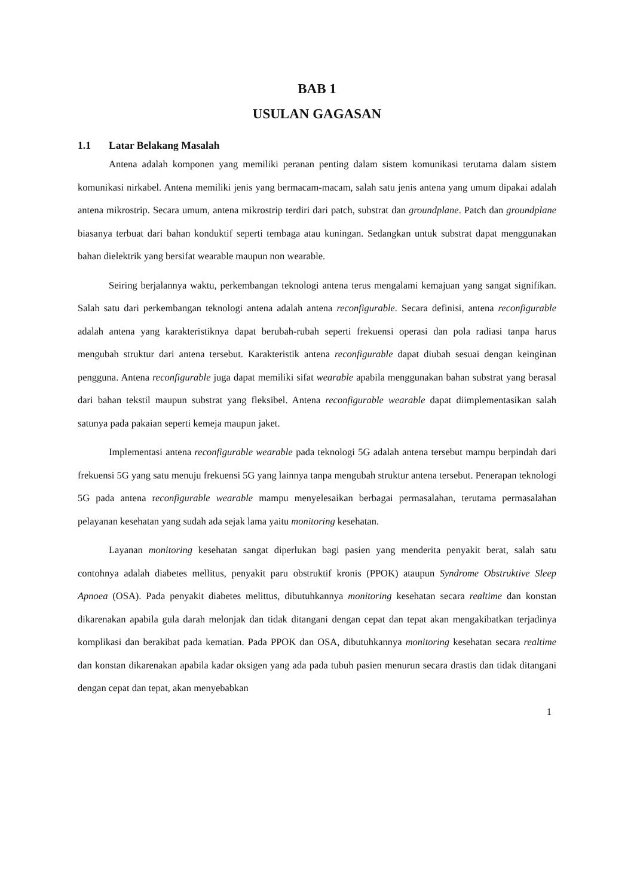BAB 1
USULAN GAGASAN
1.1 Latar Belakang Masalah
Antena adalah komponen yang memiliki peranan penting dalam sistem komunikasi terutama dalam sistem komunikasi nirkabel. Antena memiliki jenis yang bermacam-macam, salah satu jenis antena yang umum dipakai adalah antena mikrostrip. Secara umum, antena mikrostrip terdiri dari patch, substrat dan groundplane. Patch dan groundplane biasanya terbuat dari bahan konduktif seperti tembaga atau kuningan. Sedangkan untuk substrat dapat menggunakan bahan dielektrik yang bersifat wearable maupun non wearable.
Seiring berjalannya waktu, perkembangan teknologi antena terus mengalami kemajuan yang sangat signifikan. Salah satu dari perkembangan teknologi antena adalah antena reconfigurable. Secara definisi, antena reconfigurable adalah antena yang karakteristiknya dapat berubah-rubah seperti frekuensi operasi dan pola radiasi tanpa harus mengubah struktur dari antena tersebut. Karakteristik antena reconfigurable dapat diubah sesuai dengan keinginan pengguna. Antena reconfigurable juga dapat memiliki sifat wearable apabila menggunakan bahan substrat yang berasal dari bahan tekstil maupun substrat yang fleksibel. Antena reconfigurable wearable dapat diimplementasikan salah satunya pada pakaian seperti kemeja maupun jaket.
Implementasi antena reconfigurable wearable pada teknologi 5G adalah antena tersebut mampu berpindah dari frekuensi 5G yang satu menuju frekuensi 5G yang lainnya tanpa mengubah struktur antena tersebut. Penerapan teknologi 5G pada antena reconfigurable wearable mampu menyelesaikan berbagai permasalahan, terutama permasalahan pelayanan kesehatan yang sudah ada sejak lama yaitu monitoring kesehatan.
Layanan monitoring kesehatan sangat diperlukan bagi pasien yang menderita penyakit berat, salah satu contohnya adalah diabetes mellitus, penyakit paru obstruktif kronis (PPOK) ataupun Syndrome Obstruktive Sleep Apnoea (OSA). Pada penyakit diabetes melittus, dibutuhkannya monitoring kesehatan secara realtime dan konstan dikarenakan apabila gula darah melonjak dan tidak ditangani dengan cepat dan tepat akan mengakibatkan terjadinya komplikasi dan berakibat pada kematian. Pada PPOK dan OSA, dibutuhkannya monitoring kesehatan secara realtime dan konstan dikarenakan apabila kadar oksigen yang ada pada tubuh pasien menurun secara drastis dan tidak ditangani dengan cepat dan tepat, akan menyebabkan
1